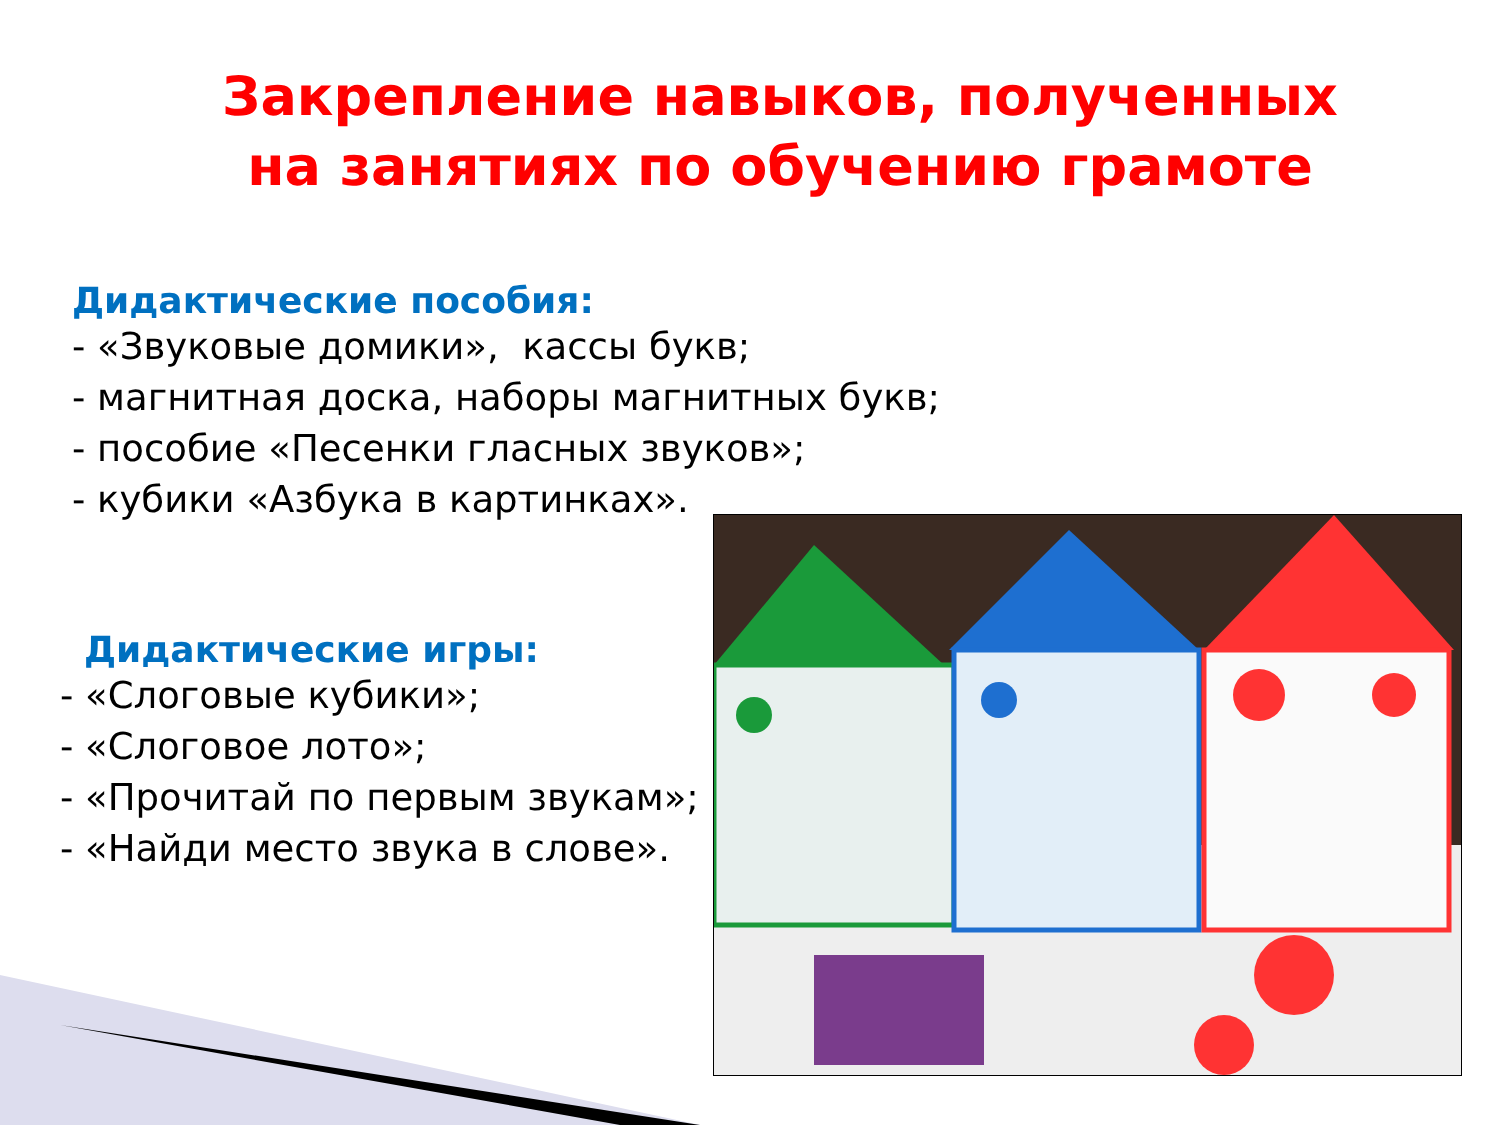Закрепление навыков, полученных на занятиях по обучению грамоте
Дидактические пособия:
- «Звуковые домики», кассы букв;
- магнитная доска, наборы магнитных букв;
- пособие «Песенки гласных звуков»;
- кубики «Азбука в картинках».
Дидактические игры:
- «Слоговые кубики»;
- «Слоговое лото»;
- «Прочитай по первым звукам»;
- «Найди место звука в слове».